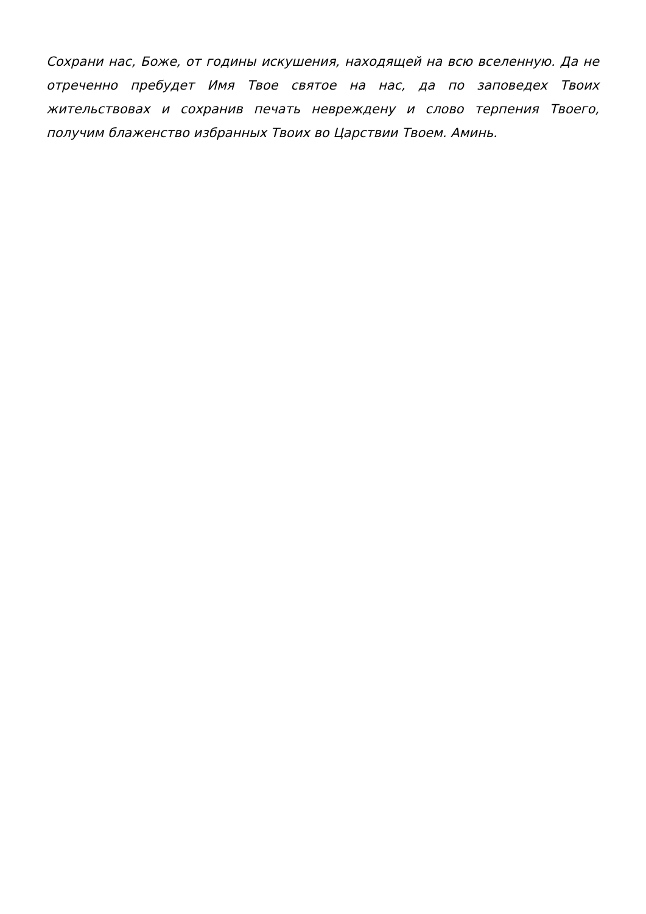Сохрани нас, Боже, от годины искушения, находящей на всю вселенную. Да не отреченно пребудет Имя Твое святое на нас, да по заповедех Твоих жительствовах и сохранив печать невреждену и слово терпения Твоего, получим блаженство избранных Твоих во Царствии Твоем. Аминь.